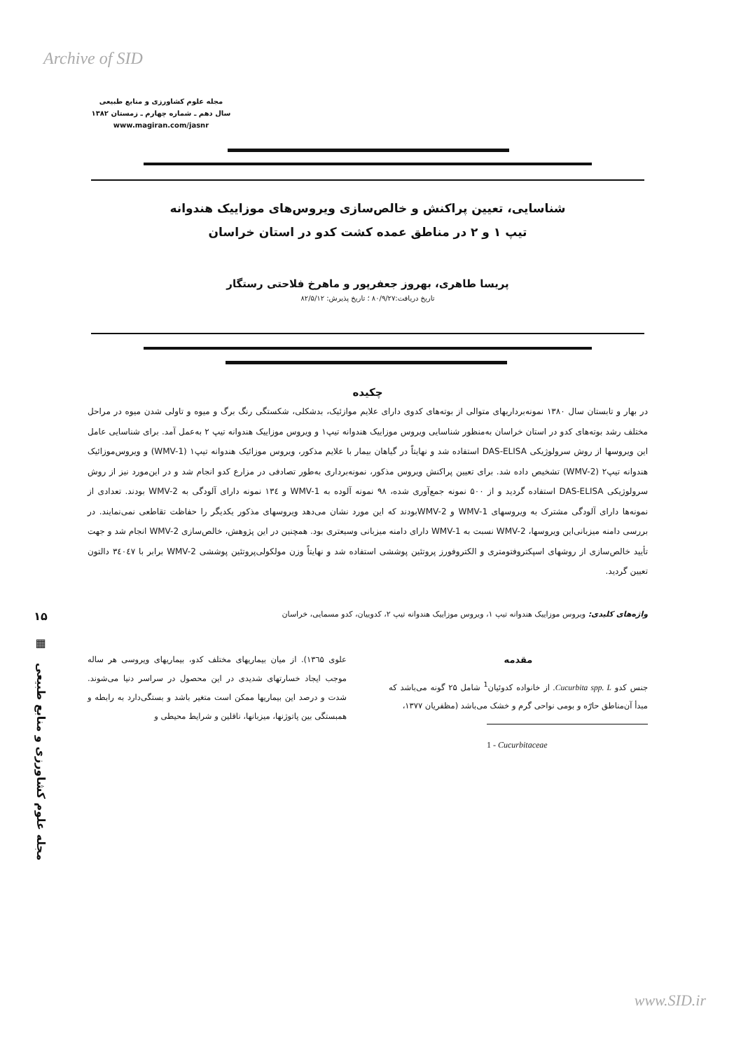Archive of SID
مجله علوم کشاورزی و منابع طبیعی
سال دهم ـ شماره چهارم ـ زمستان ۱۳۸۲
www.magiran.com/jasnr
۱۵
▦
مجله علوم کشاورزی و منابع طبیعی
شناسایی، تعیین پراکنش و خالص‌سازی ویروس‌های موزاییک هندوانه
تیپ ۱ و ۲ در مناطق عمده کشت کدو در استان خراسان
پریسا طاهری، بهروز جعفرپور و ماهرخ فلاحتی رستگار
تاریخ دریافت:۸۰/۹/۲۷ ؛ تاریخ پذیرش: ۸۲/۵/۱۲
چکیده
در بهار و تابستان سال ۱۳۸۰ نمونه‌برداریهای متوالی از بوته‌های کدوی دارای علایم موازئیک، بدشکلی، شکستگی رنگ برگ و میوه و تاولی شدن میوه در مراحل مختلف رشد بوته‌های کدو در استان خراسان به‌منظور شناسایی ویروس موزاییک هندوانه تیپ۱ و ویروس موزاییک هندوانه تیپ ۲ به‌عمل آمد. برای شناسایی عامل این ویروسها از روش سرولوژیکی DAS-ELISA استفاده شد و نهایتاً در گیاهان بیمار با علایم مذکور، ویروس موزائیک هندوانه تیپ۱ (WMV-1) و ویروس‌موزائیک هندوانه تیپ۲ (WMV-2) تشخیص داده شد. برای تعیین پراکنش ویروس مذکور، نمونه‌برداری به‌طور تصادفی در مزارع کدو انجام شد و در این‌مورد نیز از روش سرولوژیکی DAS-ELISA استفاده گردید و از ۵۰۰ نمونه جمع‌آوری شده، ۹۸ نمونه آلوده به WMV-1 و ۱۳٤ نمونه دارای آلودگی به WMV-2 بودند. تعدادی از نمونه‌ها دارای آلودگی مشترک به ویروسهای WMV-1 و WMV-2بودند که این مورد نشان می‌دهد ویروسهای مذکور یکدیگر را حفاظت تقاطعی نمی‌نمایند. در بررسی دامنه میزبانی‌این ویروسها، WMV-2 نسبت به WMV-1 دارای دامنه میزبانی وسیعتری بود. همچنین در این پژوهش، خالص‌سازی WMV-2 انجام شد و جهت تأیید خالص‌سازی از روشهای اسپکتروفتومتری و الکتروفورز پروتئین پوششی استفاده شد و نهایتاً وزن مولکولی‌پروتئین پوششی WMV-2 برابر با ۳٤۰٤۷ دالتون تعیین گردید.
واژه‌های کلیدی: ویروس موزاییک هندوانه تیپ ۱، ویروس موزاییک هندوانه تیپ ۲، کدوییان، کدو مسمایی، خراسان
مقدمه
جنس کدو Cucurbita spp. L. از خانواده کدوئیان<sup>1</sup> شامل ۲۵ گونه می‌باشد که مبدأ آن‌مناطق حارّه و بومی نواحی گرم و خشک می‌باشد (مظفریان ۱۳۷۷،
1 - Cucurbitaceae
علوی ۱۳٦۵). از میان بیماریهای مختلف کدو، بیماریهای ویروسی هر ساله موجب ایجاد خسارتهای شدیدی در این محصول در سراسر دنیا می‌شوند. شدت و درصد این بیماریها ممکن است متغیر باشد و بستگی‌دارد به رابطه و همبستگی بین پاتوژنها، میزبانها، ناقلین و شرایط محیطی و
www.SID.ir